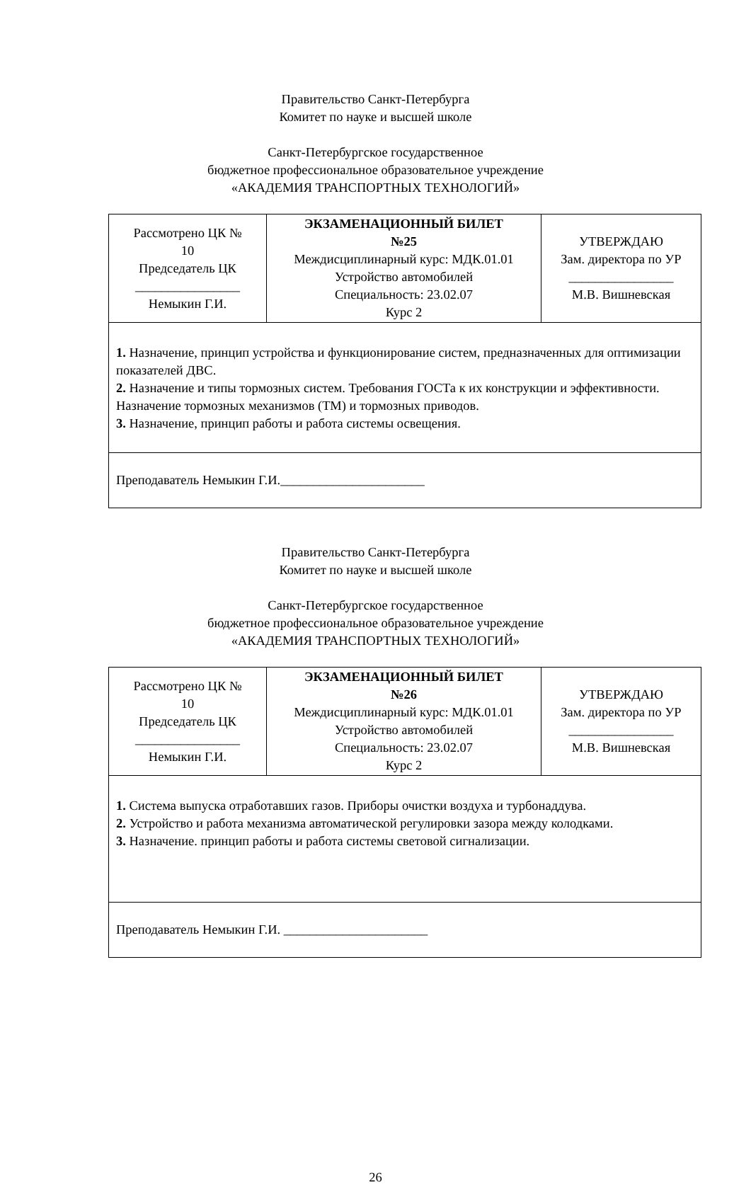Правительство Санкт-Петербурга
Комитет по науке и высшей школе
Санкт-Петербургское государственное
бюджетное профессиональное образовательное учреждение
«АКАДЕМИЯ ТРАНСПОРТНЫХ ТЕХНОЛОГИЙ»
| Рассмотрено ЦК № 10 Председатель ЦК ________________ Немыкин Г.И. | ЭКЗАМЕНАЦИОННЫЙ БИЛЕТ №25 Междисциплинарный курс: МДК.01.01 Устройство автомобилей Специальность: 23.02.07 Курс 2 | УТВЕРЖДАЮ Зам. директора по УР ________________ М.В. Вишневская |
| 1. Назначение, принцип устройства и функционирование систем, предназначенных для оптимизации показателей ДВС. 2. Назначение и типы тормозных систем. Требования ГОСТа к их конструкции и эффективности. Назначение тормозных механизмов (ТМ) и тормозных приводов. 3. Назначение, принцип работы и работа системы освещения. | | |
| Преподаватель Немыкин Г.И.______________________ | | |
Правительство Санкт-Петербурга
Комитет по науке и высшей школе
Санкт-Петербургское государственное
бюджетное профессиональное образовательное учреждение
«АКАДЕМИЯ ТРАНСПОРТНЫХ ТЕХНОЛОГИЙ»
| Рассмотрено ЦК № 10 Председатель ЦК ________________ Немыкин Г.И. | ЭКЗАМЕНАЦИОННЫЙ БИЛЕТ №26 Междисциплинарный курс: МДК.01.01 Устройство автомобилей Специальность: 23.02.07 Курс 2 | УТВЕРЖДАЮ Зам. директора по УР ________________ М.В. Вишневская |
| 1. Система выпуска отработавших газов. Приборы очистки воздуха и турбонаддува. 2. Устройство и работа механизма автоматической регулировки зазора между колодками. 3. Назначение. принцип работы и работа системы световой сигнализации. | | |
| Преподаватель Немыкин Г.И. ______________________ | | |
26